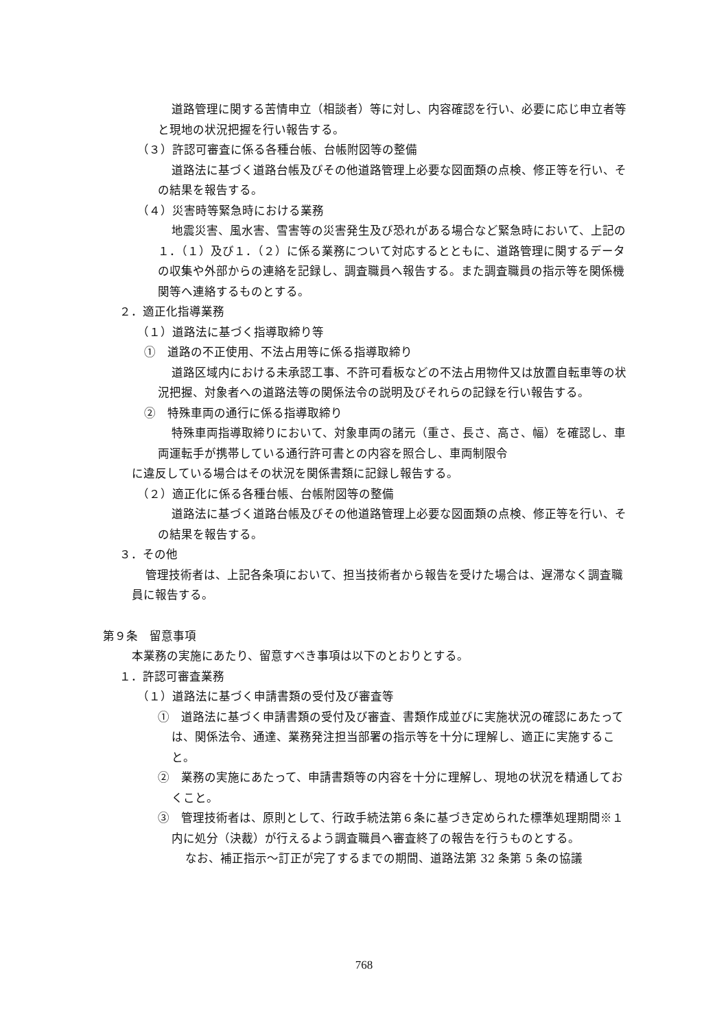道路管理に関する苦情申立（相談者）等に対し、内容確認を行い、必要に応じ申立者等と現地の状況把握を行い報告する。
（３）許認可審査に係る各種台帳、台帳附図等の整備
道路法に基づく道路台帳及びその他道路管理上必要な図面類の点検、修正等を行い、その結果を報告する。
（４）災害時等緊急時における業務
地震災害、風水害、雪害等の災害発生及び恐れがある場合など緊急時において、上記の１．（１）及び１．（２）に係る業務について対応するとともに、道路管理に関するデータの収集や外部からの連絡を記録し、調査職員へ報告する。また調査職員の指示等を関係機関等へ連絡するものとする。
２．適正化指導業務
（１）道路法に基づく指導取締り等
①　道路の不正使用、不法占用等に係る指導取締り
道路区域内における未承認工事、不許可看板などの不法占用物件又は放置自転車等の状況把握、対象者への道路法等の関係法令の説明及びそれらの記録を行い報告する。
②　特殊車両の通行に係る指導取締り
特殊車両指導取締りにおいて、対象車両の諸元（重さ、長さ、高さ、幅）を確認し、車両運転手が携帯している通行許可書との内容を照合し、車両制限令
に違反している場合はその状況を関係書類に記録し報告する。
（２）適正化に係る各種台帳、台帳附図等の整備
道路法に基づく道路台帳及びその他道路管理上必要な図面類の点検、修正等を行い、その結果を報告する。
３．その他
管理技術者は、上記各条項において、担当技術者から報告を受けた場合は、遅滞なく調査職員に報告する。
第９条　留意事項
本業務の実施にあたり、留意すべき事項は以下のとおりとする。
１．許認可審査業務
（１）道路法に基づく申請書類の受付及び審査等
①　道路法に基づく申請書類の受付及び審査、書類作成並びに実施状況の確認にあたっては、関係法令、通達、業務発注担当部署の指示等を十分に理解し、適正に実施すること。
②　業務の実施にあたって、申請書類等の内容を十分に理解し、現地の状況を精通しておくこと。
③　管理技術者は、原則として、行政手続法第６条に基づき定められた標準処理期間※１内に処分（決裁）が行えるよう調査職員へ審査終了の報告を行うものとする。
なお、補正指示～訂正が完了するまでの期間、道路法第 32 条第 5 条の協議
768